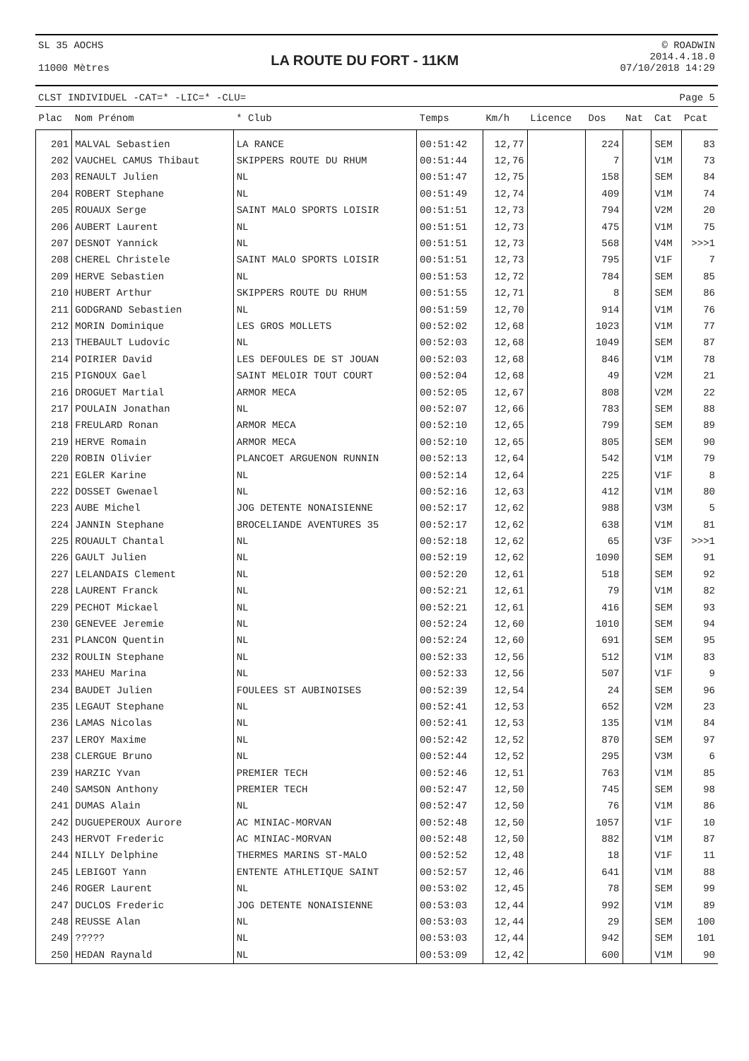SL 35 AOCHS
11000 Mètres
LA ROUTE DU FORT - 11KM
© ROADWIN
2014.4.18.0
07/10/2018 14:29
CLST INDIVIDUEL -CAT=* -LIC=* -CLU= Page 5
| Plac | Nom Prénom | * Club | Temps | Km/h | Licence | Dos | Nat | Cat | Pcat |
| --- | --- | --- | --- | --- | --- | --- | --- | --- | --- |
| 201 | MALVAL Sebastien | LA RANCE | 00:51:42 | 12,77 | | 224 | | SEM | 83 |
| 202 | VAUCHEL CAMUS Thibaut | SKIPPERS ROUTE DU RHUM | 00:51:44 | 12,76 | | 7 | | V1M | 73 |
| 203 | RENAULT Julien | NL | 00:51:47 | 12,75 | | 158 | | SEM | 84 |
| 204 | ROBERT Stephane | NL | 00:51:49 | 12,74 | | 409 | | V1M | 74 |
| 205 | ROUAUX Serge | SAINT MALO SPORTS LOISIR | 00:51:51 | 12,73 | | 794 | | V2M | 20 |
| 206 | AUBERT Laurent | NL | 00:51:51 | 12,73 | | 475 | | V1M | 75 |
| 207 | DESNOT Yannick | NL | 00:51:51 | 12,73 | | 568 | | V4M | >>>1 |
| 208 | CHEREL Christele | SAINT MALO SPORTS LOISIR | 00:51:51 | 12,73 | | 795 | | V1F | 7 |
| 209 | HERVE Sebastien | NL | 00:51:53 | 12,72 | | 784 | | SEM | 85 |
| 210 | HUBERT Arthur | SKIPPERS ROUTE DU RHUM | 00:51:55 | 12,71 | | 8 | | SEM | 86 |
| 211 | GODGRAND Sebastien | NL | 00:51:59 | 12,70 | | 914 | | V1M | 76 |
| 212 | MORIN Dominique | LES GROS MOLLETS | 00:52:02 | 12,68 | | 1023 | | V1M | 77 |
| 213 | THEBAULT Ludovic | NL | 00:52:03 | 12,68 | | 1049 | | SEM | 87 |
| 214 | POIRIER David | LES DEFOULES DE ST JOUAN | 00:52:03 | 12,68 | | 846 | | V1M | 78 |
| 215 | PIGNOUX Gael | SAINT MELOIR TOUT COURT | 00:52:04 | 12,68 | | 49 | | V2M | 21 |
| 216 | DROGUET Martial | ARMOR MECA | 00:52:05 | 12,67 | | 808 | | V2M | 22 |
| 217 | POULAIN Jonathan | NL | 00:52:07 | 12,66 | | 783 | | SEM | 88 |
| 218 | FREULARD Ronan | ARMOR MECA | 00:52:10 | 12,65 | | 799 | | SEM | 89 |
| 219 | HERVE Romain | ARMOR MECA | 00:52:10 | 12,65 | | 805 | | SEM | 90 |
| 220 | ROBIN Olivier | PLANCOET ARGUENON RUNNIN | 00:52:13 | 12,64 | | 542 | | V1M | 79 |
| 221 | EGLER Karine | NL | 00:52:14 | 12,64 | | 225 | | V1F | 8 |
| 222 | DOSSET Gwenael | NL | 00:52:16 | 12,63 | | 412 | | V1M | 80 |
| 223 | AUBE Michel | JOG DETENTE NONAISIENNE | 00:52:17 | 12,62 | | 988 | | V3M | 5 |
| 224 | JANNIN Stephane | BROCELIANDE AVENTURES 35 | 00:52:17 | 12,62 | | 638 | | V1M | 81 |
| 225 | ROUAULT Chantal | NL | 00:52:18 | 12,62 | | 65 | | V3F | >>>1 |
| 226 | GAULT Julien | NL | 00:52:19 | 12,62 | | 1090 | | SEM | 91 |
| 227 | LELANDAIS Clement | NL | 00:52:20 | 12,61 | | 518 | | SEM | 92 |
| 228 | LAURENT Franck | NL | 00:52:21 | 12,61 | | 79 | | V1M | 82 |
| 229 | PECHOT Mickael | NL | 00:52:21 | 12,61 | | 416 | | SEM | 93 |
| 230 | GENEVEE Jeremie | NL | 00:52:24 | 12,60 | | 1010 | | SEM | 94 |
| 231 | PLANCON Quentin | NL | 00:52:24 | 12,60 | | 691 | | SEM | 95 |
| 232 | ROULIN Stephane | NL | 00:52:33 | 12,56 | | 512 | | V1M | 83 |
| 233 | MAHEU Marina | NL | 00:52:33 | 12,56 | | 507 | | V1F | 9 |
| 234 | BAUDET Julien | FOULEES ST AUBINOISES | 00:52:39 | 12,54 | | 24 | | SEM | 96 |
| 235 | LEGAUT Stephane | NL | 00:52:41 | 12,53 | | 652 | | V2M | 23 |
| 236 | LAMAS Nicolas | NL | 00:52:41 | 12,53 | | 135 | | V1M | 84 |
| 237 | LEROY Maxime | NL | 00:52:42 | 12,52 | | 870 | | SEM | 97 |
| 238 | CLERGUE Bruno | NL | 00:52:44 | 12,52 | | 295 | | V3M | 6 |
| 239 | HARZIC Yvan | PREMIER TECH | 00:52:46 | 12,51 | | 763 | | V1M | 85 |
| 240 | SAMSON Anthony | PREMIER TECH | 00:52:47 | 12,50 | | 745 | | SEM | 98 |
| 241 | DUMAS Alain | NL | 00:52:47 | 12,50 | | 76 | | V1M | 86 |
| 242 | DUGUEPEROUX Aurore | AC MINIAC-MORVAN | 00:52:48 | 12,50 | | 1057 | | V1F | 10 |
| 243 | HERVOT Frederic | AC MINIAC-MORVAN | 00:52:48 | 12,50 | | 882 | | V1M | 87 |
| 244 | NILLY Delphine | THERMES MARINS ST-MALO | 00:52:52 | 12,48 | | 18 | | V1F | 11 |
| 245 | LEBIGOT Yann | ENTENTE ATHLETIQUE SAINT | 00:52:57 | 12,46 | | 641 | | V1M | 88 |
| 246 | ROGER Laurent | NL | 00:53:02 | 12,45 | | 78 | | SEM | 99 |
| 247 | DUCLOS Frederic | JOG DETENTE NONAISIENNE | 00:53:03 | 12,44 | | 992 | | V1M | 89 |
| 248 | REUSSE Alan | NL | 00:53:03 | 12,44 | | 29 | | SEM | 100 |
| 249 | ????? | NL | 00:53:03 | 12,44 | | 942 | | SEM | 101 |
| 250 | HEDAN Raynald | NL | 00:53:09 | 12,42 | | 600 | | V1M | 90 |